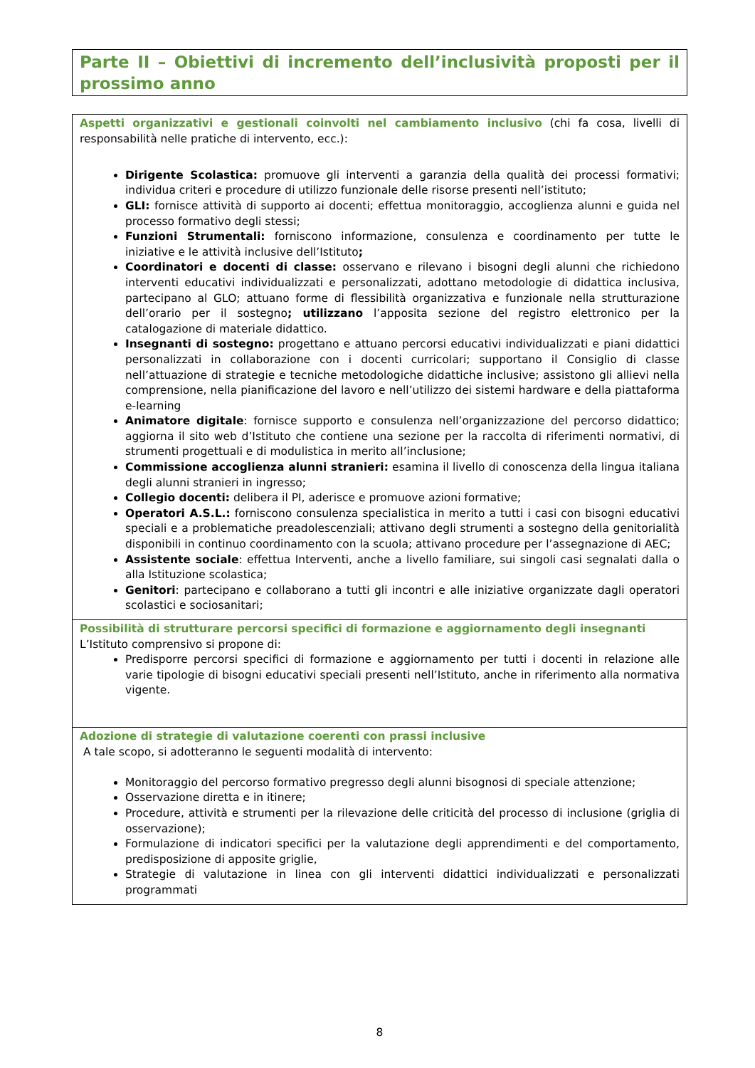Parte II – Obiettivi di incremento dell’inclusività proposti per il prossimo anno
| Aspetti organizzativi e gestionali coinvolti nel cambiamento inclusivo (chi fa cosa, livelli di responsabilità nelle pratiche di intervento, ecc.): Dirigente Scolastica: promuove gli interventi a garanzia della qualità dei processi formativi; individua criteri e procedure di utilizzo funzionale delle risorse presenti nell’istituto; GLI: fornisce attività di supporto ai docenti; effettua monitoraggio, accoglienza alunni e guida nel processo formativo degli stessi; Funzioni Strumentali: forniscono informazione, consulenza e coordinamento per tutte le iniziative e le attività inclusive dell’Istituto ; Coordinatori e docenti di classe: osservano e rilevano i bisogni degli alunni che richiedono interventi educativi individualizzati e personalizzati, adottano metodologie di didattica inclusiva, partecipano al GLO; attuano forme di flessibilità organizzativa e funzionale nella strutturazione dell’orario per il sostegno ; utilizzano l’apposita sezione del registro elettronico per la catalogazione di materiale didattico. Insegnanti di sostegno: progettano e attuano percorsi educativi individualizzati e piani didattici personalizzati in collaborazione con i docenti curricolari; supportano il Consiglio di classe nell’attuazione di strategie e tecniche metodologiche didattiche inclusive; assistono gli allievi nella comprensione, nella pianificazione del lavoro e nell’utilizzo dei sistemi hardware e della piattaforma e-learning Animatore digitale : fornisce supporto e consulenza nell’organizzazione del percorso didattico; aggiorna il sito web d’Istituto che contiene una sezione per la raccolta di riferimenti normativi, di strumenti progettuali e di modulistica in merito all’inclusione; Commissione accoglienza alunni stranieri: esamina il livello di conoscenza della lingua italiana degli alunni stranieri in ingresso; Collegio docenti: delibera il PI, aderisce e promuove azioni formative; Operatori A.S.L.: forniscono consulenza specialistica in merito a tutti i casi con bisogni educativi speciali e a problematiche preadolescenziali; attivano degli strumenti a sostegno della genitorialità disponibili in continuo coordinamento con la scuola; attivano procedure per l’assegnazione di AEC; Assistente sociale : effettua Interventi, anche a livello familiare, sui singoli casi segnalati dalla o alla Istituzione scolastica; Genitori : partecipano e collaborano a tutti gli incontri e alle iniziative organizzate dagli operatori scolastici e sociosanitari; |
| Possibilità di strutturare percorsi specifici di formazione e aggiornamento degli insegnanti L’Istituto comprensivo si propone di: Predisporre percorsi specifici di formazione e aggiornamento per tutti i docenti in relazione alle varie tipologie di bisogni educativi speciali presenti nell’Istituto, anche in riferimento alla normativa vigente. |
| Adozione di strategie di valutazione coerenti con prassi inclusive A tale scopo, si adotteranno le seguenti modalità di intervento: Monitoraggio del percorso formativo pregresso degli alunni bisognosi di speciale attenzione; Osservazione diretta e in itinere; Procedure, attività e strumenti per la rilevazione delle criticità del processo di inclusione (griglia di osservazione); Formulazione di indicatori specifici per la valutazione degli apprendimenti e del comportamento, predisposizione di apposite griglie, Strategie di valutazione in linea con gli interventi didattici individualizzati e personalizzati programmati |
8